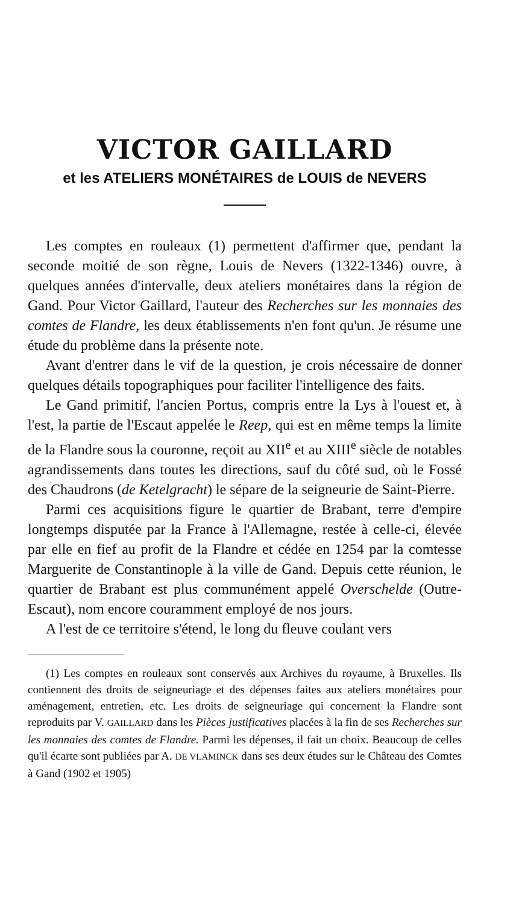VICTOR GAILLARD
et les ATELIERS MONÉTAIRES de LOUIS de NEVERS
Les comptes en rouleaux (1) permettent d'affirmer que, pendant la seconde moitié de son règne, Louis de Nevers (1322-1346) ouvre, à quelques années d'intervalle, deux ateliers monétaires dans la région de Gand. Pour Victor Gaillard, l'auteur des Recherches sur les monnaies des comtes de Flandre, les deux établissements n'en font qu'un. Je résume une étude du problème dans la présente note.
Avant d'entrer dans le vif de la question, je crois nécessaire de donner quelques détails topographiques pour faciliter l'intelligence des faits.
Le Gand primitif, l'ancien Portus, compris entre la Lys à l'ouest et, à l'est, la partie de l'Escaut appelée le Reep, qui est en même temps la limite de la Flandre sous la couronne, reçoit au XII<sup>e</sup> et au XIII<sup>e</sup> siècle de notables agrandissements dans toutes les directions, sauf du côté sud, où le Fossé des Chaudrons (de Ketelgracht) le sépare de la seigneurie de Saint-Pierre.
Parmi ces acquisitions figure le quartier de Brabant, terre d'empire longtemps disputée par la France à l'Allemagne, restée à celle-ci, élevée par elle en fief au profit de la Flandre et cédée en 1254 par la comtesse Marguerite de Constantinople à la ville de Gand. Depuis cette réunion, le quartier de Brabant est plus communément appelé Overschelde (Outre-Escaut), nom encore couramment employé de nos jours.
A l'est de ce territoire s'étend, le long du fleuve coulant vers
(1) Les comptes en rouleaux sont conservés aux Archives du royaume, à Bruxelles. Ils contiennent des droits de seigneuriage et des dépenses faites aux ateliers monétaires pour aménagement, entretien, etc. Les droits de seigneuriage qui concernent la Flandre sont reproduits par V. GAILLARD dans les Pièces justificatives placées à la fin de ses Recherches sur les monnaies des comtes de Flandre. Parmi les dépenses, il fait un choix. Beaucoup de celles qu'il écarte sont publiées par A. DE VLAMINCK dans ses deux études sur le Château des Comtes à Gand (1902 et 1905)